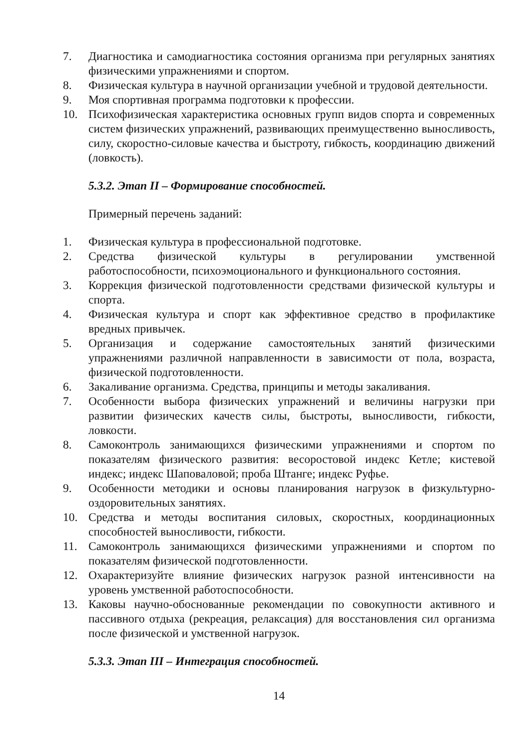7. Диагностика и самодиагностика состояния организма при регулярных занятиях физическими упражнениями и спортом.
8. Физическая культура в научной организации учебной и трудовой деятельности.
9. Моя спортивная программа подготовки к профессии.
10. Психофизическая характеристика основных групп видов спорта и современных систем физических упражнений, развивающих преимущественно выносливость, силу, скоростно-силовые качества и быстроту, гибкость, координацию движений (ловкость).
5.3.2. Этап II – Формирование способностей.
Примерный перечень заданий:
1. Физическая культура в профессиональной подготовке.
2. Средства физической культуры в регулировании умственной работоспособности, психоэмоционального и функционального состояния.
3. Коррекция физической подготовленности средствами физической культуры и спорта.
4. Физическая культура и спорт как эффективное средство в профилактике вредных привычек.
5. Организация и содержание самостоятельных занятий физическими упражнениями различной направленности в зависимости от пола, возраста, физической подготовленности.
6. Закаливание организма. Средства, принципы и методы закаливания.
7. Особенности выбора физических упражнений и величины нагрузки при развитии физических качеств силы, быстроты, выносливости, гибкости, ловкости.
8. Самоконтроль занимающихся физическими упражнениями и спортом по показателям физического развития: весоростовой индекс Кетле; кистевой индекс; индекс Шаповаловой; проба Штанге; индекс Руфье.
9. Особенности методики и основы планирования нагрузок в физкультурно-оздоровительных занятиях.
10. Средства и методы воспитания силовых, скоростных, координационных способностей выносливости, гибкости.
11. Самоконтроль занимающихся физическими упражнениями и спортом по показателям физической подготовленности.
12. Охарактеризуйте влияние физических нагрузок разной интенсивности на уровень умственной работоспособности.
13. Каковы научно-обоснованные рекомендации по совокупности активного и пассивного отдыха (рекреация, релаксация) для восстановления сил организма после физической и умственной нагрузок.
5.3.3. Этап III – Интеграция способностей.
14